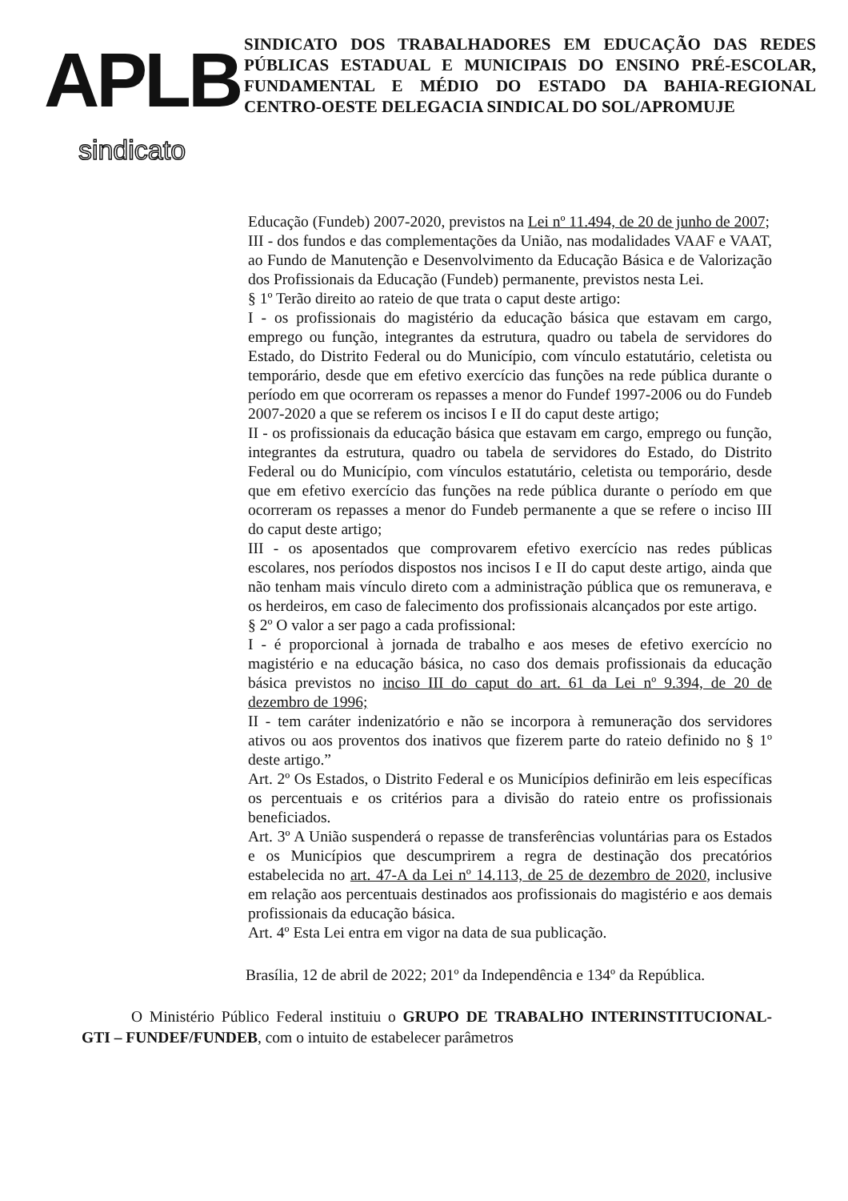APLB
sindicato
SINDICATO DOS TRABALHADORES EM EDUCAÇÃO DAS REDES PÚBLICAS ESTADUAL E MUNICIPAIS DO ENSINO PRÉ-ESCOLAR, FUNDAMENTAL E MÉDIO DO ESTADO DA BAHIA-REGIONAL CENTRO-OESTE DELEGACIA SINDICAL DO SOL/APROMUJE
Educação (Fundeb) 2007-2020, previstos na Lei nº 11.494, de 20 de junho de 2007;
III - dos fundos e das complementações da União, nas modalidades VAAF e VAAT, ao Fundo de Manutenção e Desenvolvimento da Educação Básica e de Valorização dos Profissionais da Educação (Fundeb) permanente, previstos nesta Lei.
§ 1º Terão direito ao rateio de que trata o caput deste artigo:
I - os profissionais do magistério da educação básica que estavam em cargo, emprego ou função, integrantes da estrutura, quadro ou tabela de servidores do Estado, do Distrito Federal ou do Município, com vínculo estatutário, celetista ou temporário, desde que em efetivo exercício das funções na rede pública durante o período em que ocorreram os repasses a menor do Fundef 1997-2006 ou do Fundeb 2007-2020 a que se referem os incisos I e II do caput deste artigo;
II - os profissionais da educação básica que estavam em cargo, emprego ou função, integrantes da estrutura, quadro ou tabela de servidores do Estado, do Distrito Federal ou do Município, com vínculos estatutário, celetista ou temporário, desde que em efetivo exercício das funções na rede pública durante o período em que ocorreram os repasses a menor do Fundeb permanente a que se refere o inciso III do caput deste artigo;
III - os aposentados que comprovarem efetivo exercício nas redes públicas escolares, nos períodos dispostos nos incisos I e II do caput deste artigo, ainda que não tenham mais vínculo direto com a administração pública que os remunerava, e os herdeiros, em caso de falecimento dos profissionais alcançados por este artigo.
§ 2º O valor a ser pago a cada profissional:
I - é proporcional à jornada de trabalho e aos meses de efetivo exercício no magistério e na educação básica, no caso dos demais profissionais da educação básica previstos no inciso III do caput do art. 61 da Lei nº 9.394, de 20 de dezembro de 1996;
II - tem caráter indenizatório e não se incorpora à remuneração dos servidores ativos ou aos proventos dos inativos que fizerem parte do rateio definido no § 1º deste artigo.”
Art. 2º Os Estados, o Distrito Federal e os Municípios definirão em leis específicas os percentuais e os critérios para a divisão do rateio entre os profissionais beneficiados.
Art. 3º A União suspenderá o repasse de transferências voluntárias para os Estados e os Municípios que descumprirem a regra de destinação dos precatórios estabelecida no art. 47-A da Lei nº 14.113, de 25 de dezembro de 2020, inclusive em relação aos percentuais destinados aos profissionais do magistério e aos demais profissionais da educação básica.
Art. 4º Esta Lei entra em vigor na data de sua publicação.
Brasília, 12 de abril de 2022; 201º da Independência e 134º da República.
O Ministério Público Federal instituiu o GRUPO DE TRABALHO INTERINSTITUCIONAL-GTI – FUNDEF/FUNDEB, com o intuito de estabelecer parâmetros